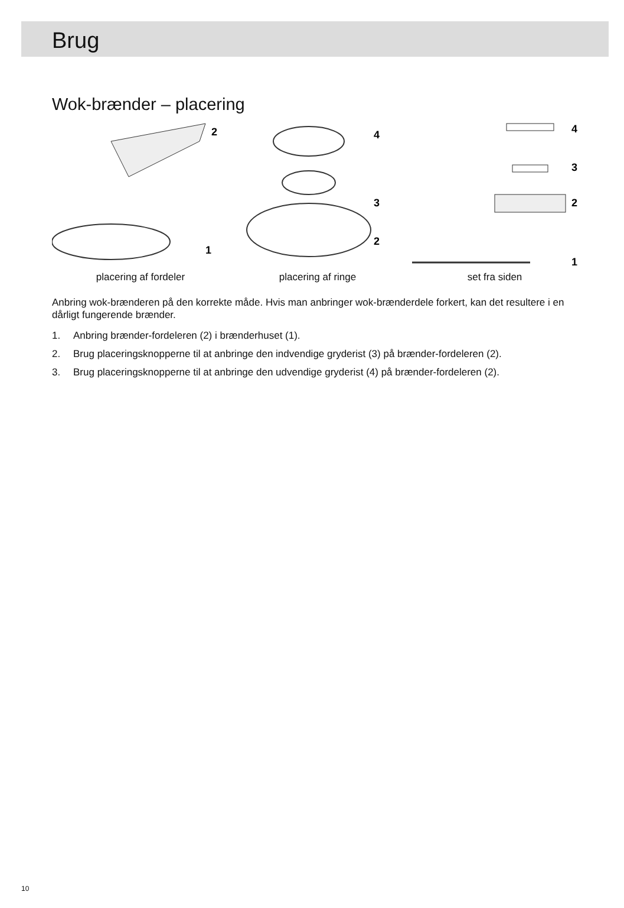Brug
Wok-brænder – placering
2
1
4
3
2
4
3
2
1
placering af fordeler placering af ringe set fra siden
Anbring wok-brænderen på den korrekte måde. Hvis man anbringer wok-brænderdele forkert, kan det resultere i en dårligt fungerende brænder.
1. Anbring brænder-fordeleren (2) i brænderhuset (1).
2. Brug placeringsknopperne til at anbringe den indvendige gryderist (3) på brænder-fordeleren (2).
3. Brug placeringsknopperne til at anbringe den udvendige gryderist (4) på brænder-fordeleren (2).
10